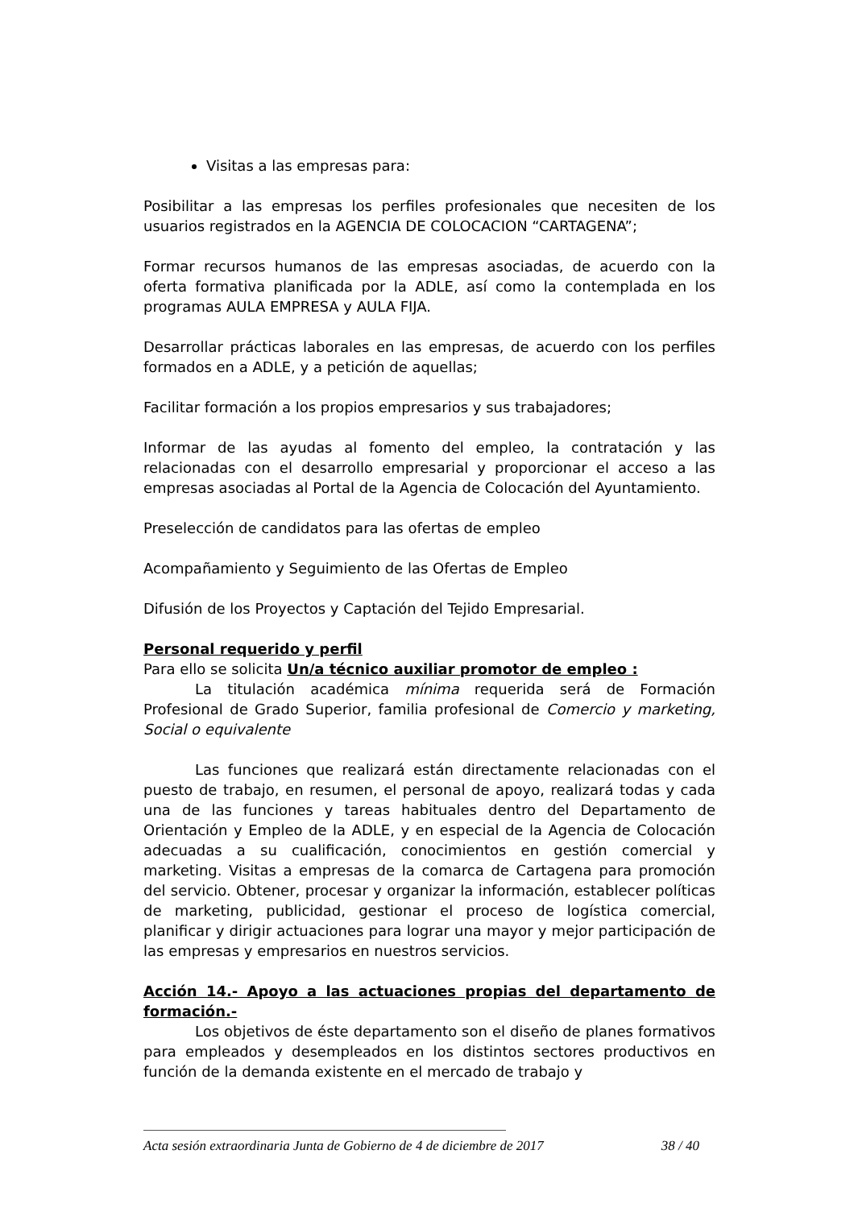Visitas a las empresas para:
Posibilitar a las empresas los perfiles profesionales que necesiten de los usuarios registrados en la AGENCIA DE COLOCACION “CARTAGENA”;
Formar recursos humanos de las empresas asociadas, de acuerdo con la oferta formativa planificada por la ADLE, así como la contemplada en los programas AULA EMPRESA y AULA FIJA.
Desarrollar prácticas laborales en las empresas, de acuerdo con los perfiles formados en a ADLE, y a petición de aquellas;
Facilitar formación a los propios empresarios y sus trabajadores;
Informar de las ayudas al fomento del empleo, la contratación y las relacionadas con el desarrollo empresarial y proporcionar el acceso a las empresas asociadas al Portal de la Agencia de Colocación del Ayuntamiento.
Preselección de candidatos para las ofertas de empleo
Acompañamiento y Seguimiento de las Ofertas de Empleo
Difusión de los Proyectos y Captación del Tejido Empresarial.
Personal requerido y perfil
Para ello se solicita Un/a técnico auxiliar promotor de empleo :
La titulación académica mínima requerida será de Formación Profesional de Grado Superior, familia profesional de Comercio y marketing, Social o equivalente
Las funciones que realizará están directamente relacionadas con el puesto de trabajo, en resumen, el personal de apoyo, realizará todas y cada una de las funciones y tareas habituales dentro del Departamento de Orientación y Empleo de la ADLE, y en especial de la Agencia de Colocación adecuadas a su cualificación, conocimientos en gestión comercial y marketing. Visitas a empresas de la comarca de Cartagena para promoción del servicio. Obtener, procesar y organizar la información, establecer políticas de marketing, publicidad, gestionar el proceso de logística comercial, planificar y dirigir actuaciones para lograr una mayor y mejor participación de las empresas y empresarios en nuestros servicios.
Acción 14.- Apoyo a las actuaciones propias del departamento de formación.-
Los objetivos de éste departamento son el diseño de planes formativos para empleados y desempleados en los distintos sectores productivos en función de la demanda existente en el mercado de trabajo y
Acta sesión extraordinaria Junta de Gobierno de 4 de diciembre de 2017 38 / 40